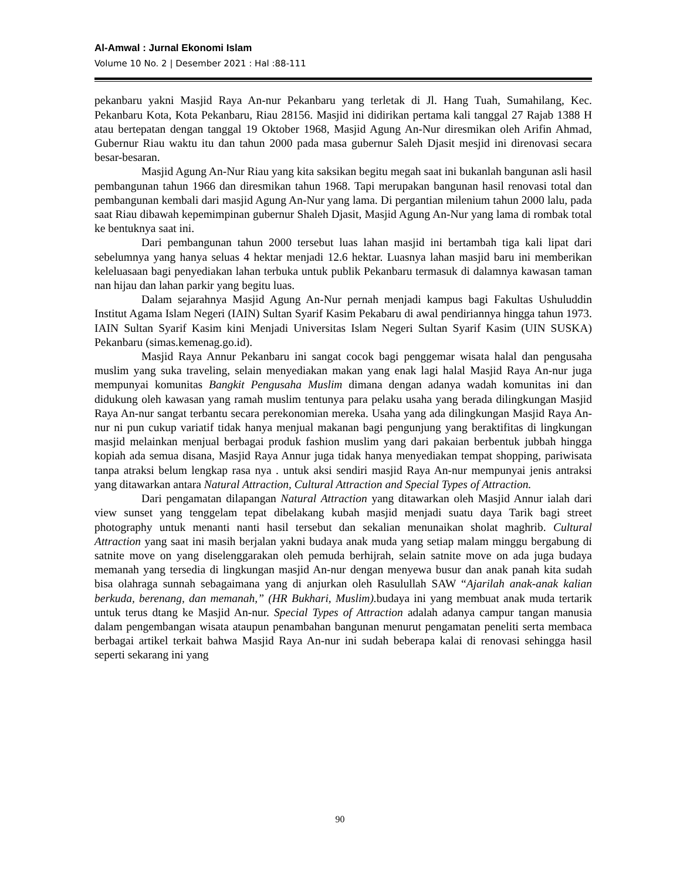Al-Amwal : Jurnal Ekonomi Islam
Volume 10 No. 2 | Desember 2021 : Hal :88-111
pekanbaru yakni Masjid Raya An-nur Pekanbaru yang terletak di Jl. Hang Tuah, Sumahilang, Kec. Pekanbaru Kota, Kota Pekanbaru, Riau 28156. Masjid ini didirikan pertama kali tanggal 27 Rajab 1388 H atau bertepatan dengan tanggal 19 Oktober 1968, Masjid Agung An-Nur diresmikan oleh Arifin Ahmad, Gubernur Riau waktu itu dan tahun 2000 pada masa gubernur Saleh Djasit mesjid ini direnovasi secara besar-besaran.
Masjid Agung An-Nur Riau yang kita saksikan begitu megah saat ini bukanlah bangunan asli hasil pembangunan tahun 1966 dan diresmikan tahun 1968. Tapi merupakan bangunan hasil renovasi total dan pembangunan kembali dari masjid Agung An-Nur yang lama. Di pergantian milenium tahun 2000 lalu, pada saat Riau dibawah kepemimpinan gubernur Shaleh Djasit, Masjid Agung An-Nur yang lama di rombak total ke bentuknya saat ini.
Dari pembangunan tahun 2000 tersebut luas lahan masjid ini bertambah tiga kali lipat dari sebelumnya yang hanya seluas 4 hektar menjadi 12.6 hektar. Luasnya lahan masjid baru ini memberikan keleluasaan bagi penyediakan lahan terbuka untuk publik Pekanbaru termasuk di dalamnya kawasan taman nan hijau dan lahan parkir yang begitu luas.
Dalam sejarahnya Masjid Agung An-Nur pernah menjadi kampus bagi Fakultas Ushuluddin Institut Agama Islam Negeri (IAIN) Sultan Syarif Kasim Pekabaru di awal pendiriannya hingga tahun 1973. IAIN Sultan Syarif Kasim kini Menjadi Universitas Islam Negeri Sultan Syarif Kasim (UIN SUSKA) Pekanbaru (simas.kemenag.go.id).
Masjid Raya Annur Pekanbaru ini sangat cocok bagi penggemar wisata halal dan pengusaha muslim yang suka traveling, selain menyediakan makan yang enak lagi halal Masjid Raya An-nur juga mempunyai komunitas Bangkit Pengusaha Muslim dimana dengan adanya wadah komunitas ini dan didukung oleh kawasan yang ramah muslim tentunya para pelaku usaha yang berada dilingkungan Masjid Raya An-nur sangat terbantu secara perekonomian mereka. Usaha yang ada dilingkungan Masjid Raya An-nur ni pun cukup variatif tidak hanya menjual makanan bagi pengunjung yang beraktifitas di lingkungan masjid melainkan menjual berbagai produk fashion muslim yang dari pakaian berbentuk jubbah hingga kopiah ada semua disana, Masjid Raya Annur juga tidak hanya menyediakan tempat shopping, pariwisata tanpa atraksi belum lengkap rasa nya . untuk aksi sendiri masjid Raya An-nur mempunyai jenis antraksi yang ditawarkan antara Natural Attraction, Cultural Attraction and Special Types of Attraction.
Dari pengamatan dilapangan Natural Attraction yang ditawarkan oleh Masjid Annur ialah dari view sunset yang tenggelam tepat dibelakang kubah masjid menjadi suatu daya Tarik bagi street photography untuk menanti nanti hasil tersebut dan sekalian menunaikan sholat maghrib. Cultural Attraction yang saat ini masih berjalan yakni budaya anak muda yang setiap malam minggu bergabung di satnite move on yang diselenggarakan oleh pemuda berhijrah, selain satnite move on ada juga budaya memanah yang tersedia di lingkungan masjid An-nur dengan menyewa busur dan anak panah kita sudah bisa olahraga sunnah sebagaimana yang di anjurkan oleh Rasulullah SAW “Ajarilah anak-anak kalian berkuda, berenang, dan memanah,” (HR Bukhari, Muslim). budaya ini yang membuat anak muda tertarik untuk terus dtang ke Masjid An-nur. Special Types of Attraction adalah adanya campur tangan manusia dalam pengembangan wisata ataupun penambahan bangunan menurut pengamatan peneliti serta membaca berbagai artikel terkait bahwa Masjid Raya An-nur ini sudah beberapa kalai di renovasi sehingga hasil seperti sekarang ini yang
90